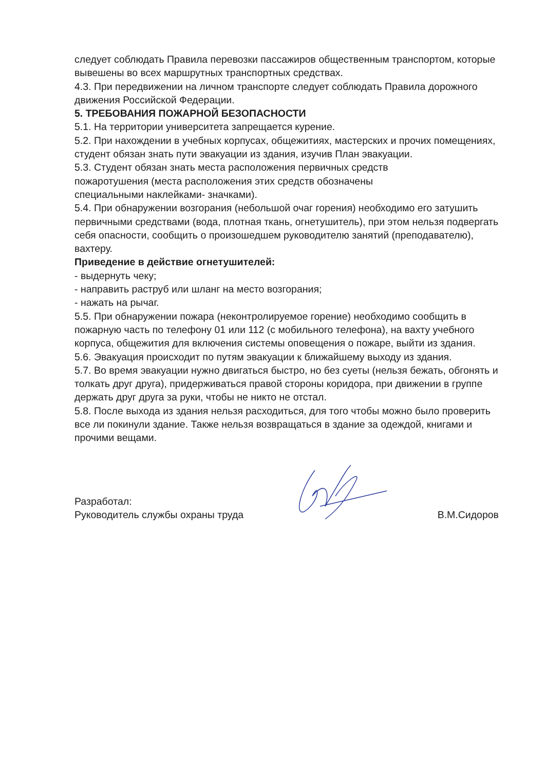следует соблюдать Правила перевозки пассажиров общественным транспортом, которые вывешены во всех маршрутных транспортных средствах.
4.3. При передвижении на личном транспорте следует соблюдать Правила дорожного движения Российской Федерации.
5. ТРЕБОВАНИЯ ПОЖАРНОЙ БЕЗОПАСНОСТИ
5.1. На территории университета запрещается курение.
5.2. При нахождении в учебных корпусах, общежитиях, мастерских и прочих помещениях, студент обязан знать пути эвакуации из здания, изучив План эвакуации.
5.3. Студент обязан знать места расположения первичных средств
пожаротушения (места расположения этих средств обозначены
специальными наклейками- значками).
5.4. При обнаружении возгорания (небольшой очаг горения) необходимо его затушить первичными средствами (вода, плотная ткань, огнетушитель), при этом нельзя подвергать себя опасности, сообщить о произошедшем руководителю занятий (преподавателю), вахтеру.
Приведение в действие огнетушителей:
- выдернуть чеку;
- направить раструб или шланг на место возгорания;
- нажать на рычаг.
5.5. При обнаружении пожара (неконтролируемое горение) необходимо сообщить в пожарную часть по телефону 01 или 112 (с мобильного телефона), на вахту учебного корпуса, общежития для включения системы оповещения о пожаре, выйти из здания.
5.6. Эвакуация происходит по путям эвакуации к ближайшему выходу из здания.
5.7. Во время эвакуации нужно двигаться быстро, но без суеты (нельзя бежать, обгонять и толкать друг друга), придерживаться правой стороны коридора, при движении в группе держать друг друга за руки, чтобы не никто не отстал.
5.8. После выхода из здания нельзя расходиться, для того чтобы можно было проверить все ли покинули здание. Также нельзя возвращаться в здание за одеждой, книгами и прочими вещами.
Разработал:
Руководитель службы охраны труда
В.М.Сидоров